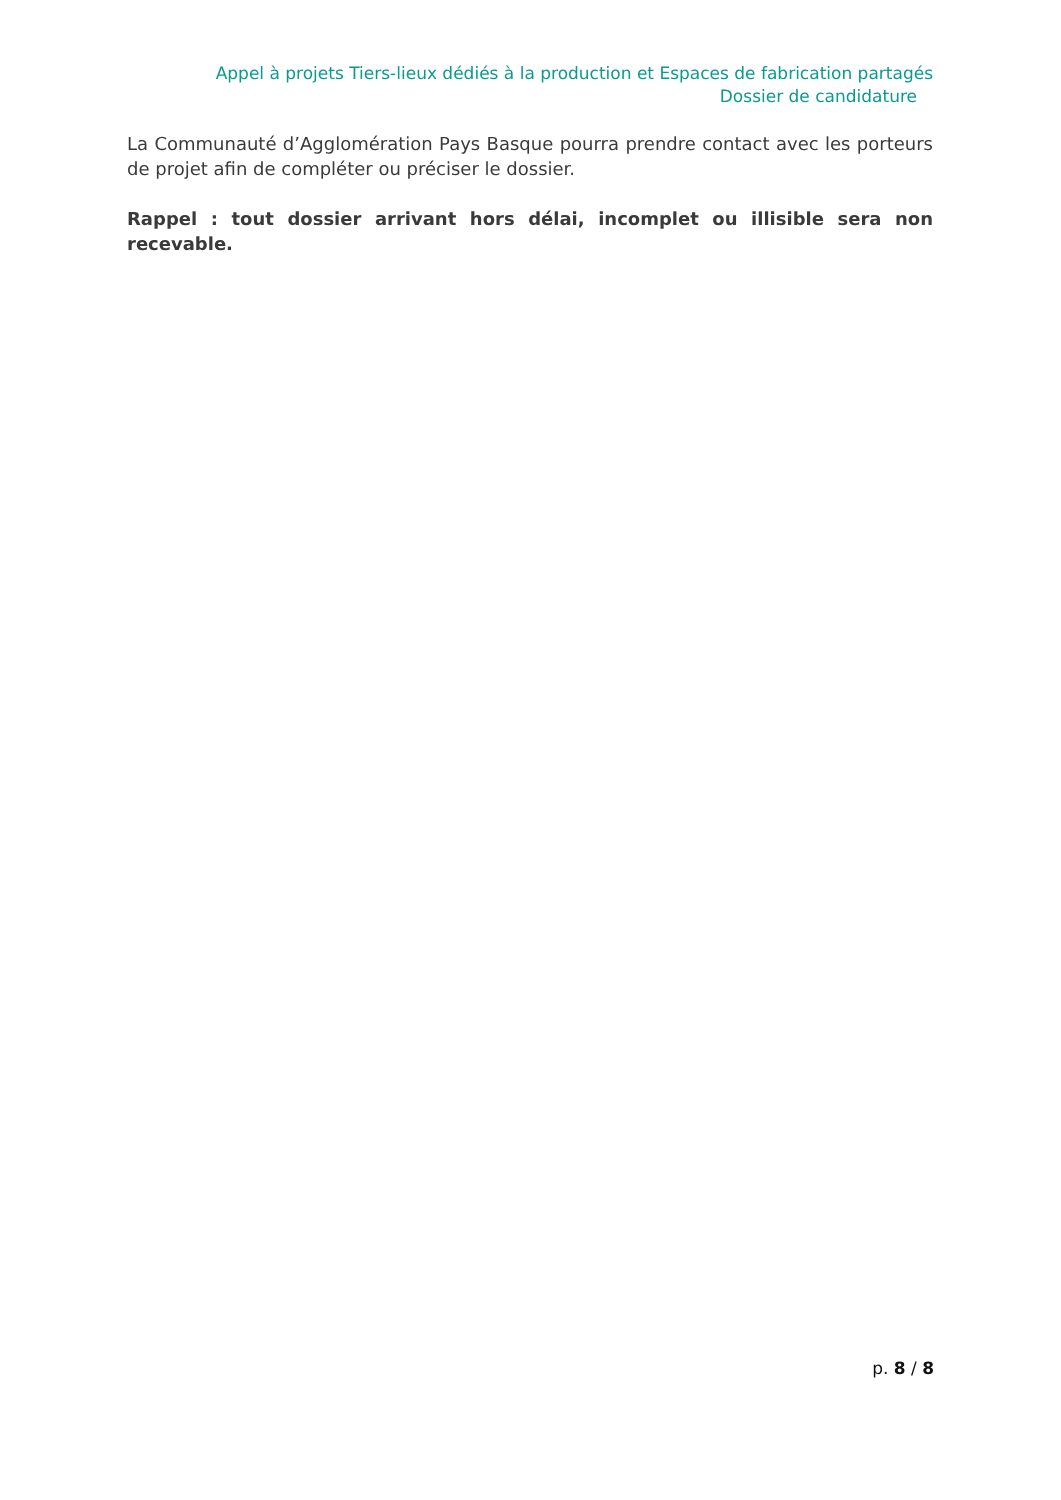Appel à projets Tiers-lieux dédiés à la production et Espaces de fabrication partagés
Dossier de candidature
La Communauté d’Agglomération Pays Basque pourra prendre contact avec les porteurs de projet afin de compléter ou préciser le dossier.
Rappel : tout dossier arrivant hors délai, incomplet ou illisible sera non recevable.
p. 8 / 8